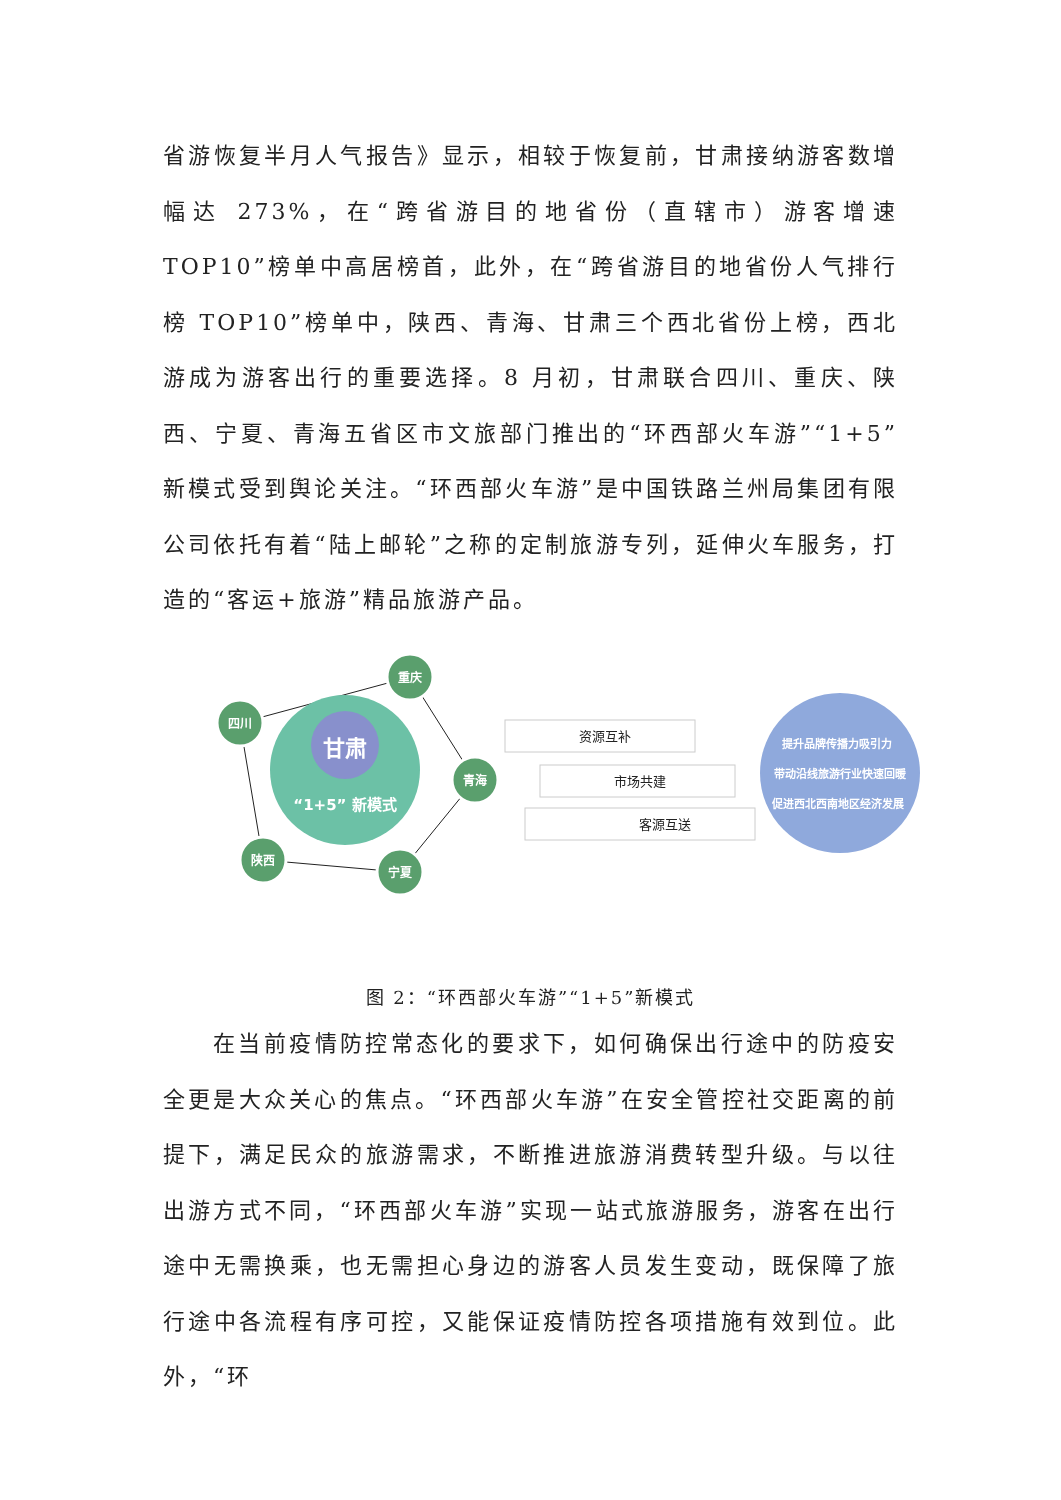省游恢复半月人气报告》显示，相较于恢复前，甘肃接纳游客数增幅达 273%，在“跨省游目的地省份（直辖市）游客增速 TOP10”榜单中高居榜首，此外，在“跨省游目的地省份人气排行榜 TOP10”榜单中，陕西、青海、甘肃三个西北省份上榜，西北游成为游客出行的重要选择。8 月初，甘肃联合四川、重庆、陕西、宁夏、青海五省区市文旅部门推出的“环西部火车游”“1+5”新模式受到舆论关注。“环西部火车游”是中国铁路兰州局集团有限公司依托有着“陆上邮轮”之称的定制旅游专列，延伸火车服务，打造的“客运+旅游”精品旅游产品。
甘肃
“1+5” 新模式
重庆
四川
青海
陕西
宁夏
资源互补
市场共建
客源互送
提升品牌传播力吸引力
带动沿线旅游行业快速回暖
促进西北西南地区经济发展
图 2：“环西部火车游”“1+5”新模式
在当前疫情防控常态化的要求下，如何确保出行途中的防疫安全更是大众关心的焦点。“环西部火车游”在安全管控社交距离的前提下，满足民众的旅游需求，不断推进旅游消费转型升级。与以往出游方式不同，“环西部火车游”实现一站式旅游服务，游客在出行途中无需换乘，也无需担心身边的游客人员发生变动，既保障了旅行途中各流程有序可控，又能保证疫情防控各项措施有效到位。此外，“环